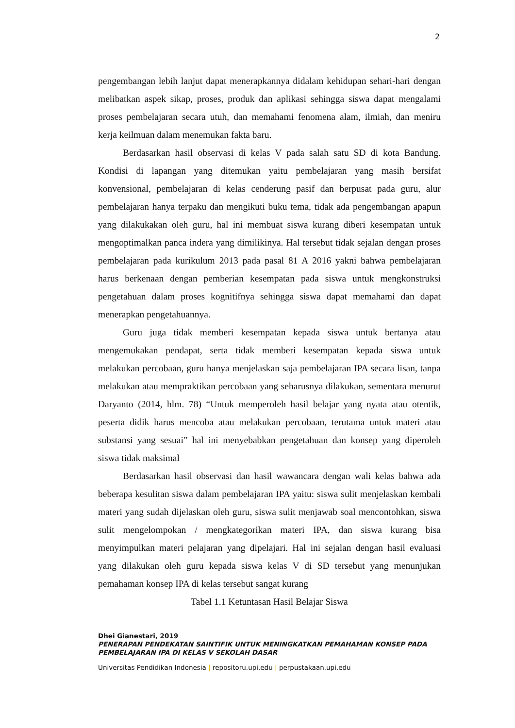2
pengembangan lebih lanjut dapat menerapkannya didalam kehidupan sehari-hari dengan melibatkan aspek sikap, proses, produk dan aplikasi sehingga siswa dapat mengalami proses pembelajaran secara utuh, dan memahami fenomena alam, ilmiah, dan meniru kerja keilmuan dalam menemukan fakta baru.
Berdasarkan hasil observasi di kelas V pada salah satu SD di kota Bandung. Kondisi di lapangan yang ditemukan yaitu pembelajaran yang masih bersifat konvensional, pembelajaran di kelas cenderung pasif dan berpusat pada guru, alur pembelajaran hanya terpaku dan mengikuti buku tema, tidak ada pengembangan apapun yang dilakukakan oleh guru, hal ini membuat siswa kurang diberi kesempatan untuk mengoptimalkan panca indera yang dimilikinya. Hal tersebut tidak sejalan dengan proses pembelajaran pada kurikulum 2013 pada pasal 81 A 2016 yakni bahwa pembelajaran harus berkenaan dengan pemberian kesempatan pada siswa untuk mengkonstruksi pengetahuan dalam proses kognitifnya sehingga siswa dapat memahami dan dapat menerapkan pengetahuannya.
Guru juga tidak memberi kesempatan kepada siswa untuk bertanya atau mengemukakan pendapat, serta tidak memberi kesempatan kepada siswa untuk melakukan percobaan, guru hanya menjelaskan saja pembelajaran IPA secara lisan, tanpa melakukan atau mempraktikan percobaan yang seharusnya dilakukan, sementara menurut Daryanto (2014, hlm. 78) “Untuk memperoleh hasil belajar yang nyata atau otentik, peserta didik harus mencoba atau melakukan percobaan, terutama untuk materi atau substansi yang sesuai” hal ini menyebabkan pengetahuan dan konsep yang diperoleh siswa tidak maksimal
Berdasarkan hasil observasi dan hasil wawancara dengan wali kelas bahwa ada beberapa kesulitan siswa dalam pembelajaran IPA yaitu: siswa sulit menjelaskan kembali materi yang sudah dijelaskan oleh guru, siswa sulit menjawab soal mencontohkan, siswa sulit mengelompokan / mengkategorikan materi IPA, dan siswa kurang bisa menyimpulkan materi pelajaran yang dipelajari. Hal ini sejalan dengan hasil evaluasi yang dilakukan oleh guru kepada siswa kelas V di SD tersebut yang menunjukan pemahaman konsep IPA di kelas tersebut sangat kurang
Tabel 1.1 Ketuntasan Hasil Belajar Siswa
Dhei Gianestari, 2019
PENERAPAN PENDEKATAN SAINTIFIK UNTUK MENINGKATKAN PEMAHAMAN KONSEP PADA PEMBELAJARAN IPA DI KELAS V SEKOLAH DASAR
Universitas Pendidikan Indonesia | repositoru.upi.edu | perpustakaan.upi.edu